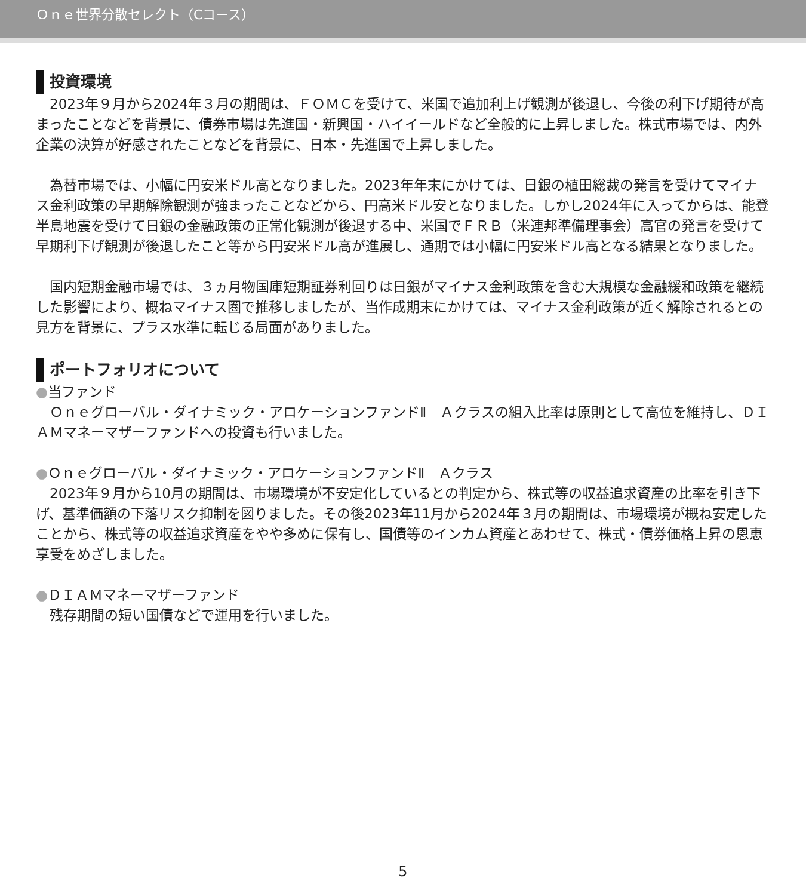Ｏｎｅ世界分散セレクト（Cコース）
投資環境
　2023年９月から2024年３月の期間は、ＦＯＭＣを受けて、米国で追加利上げ観測が後退し、今後の利下げ期待が高まったことなどを背景に、債券市場は先進国・新興国・ハイイールドなど全般的に上昇しました。株式市場では、内外企業の決算が好感されたことなどを背景に、日本・先進国で上昇しました。
　為替市場では、小幅に円安米ドル高となりました。2023年年末にかけては、日銀の植田総裁の発言を受けてマイナス金利政策の早期解除観測が強まったことなどから、円高米ドル安となりました。しかし2024年に入ってからは、能登半島地震を受けて日銀の金融政策の正常化観測が後退する中、米国でＦＲＢ（米連邦準備理事会）高官の発言を受けて早期利下げ観測が後退したこと等から円安米ドル高が進展し、通期では小幅に円安米ドル高となる結果となりました。
　国内短期金融市場では、３ヵ月物国庫短期証券利回りは日銀がマイナス金利政策を含む大規模な金融緩和政策を継続した影響により、概ねマイナス圏で推移しましたが、当作成期末にかけては、マイナス金利政策が近く解除されるとの見方を背景に、プラス水準に転じる局面がありました。
ポートフォリオについて
●当ファンド
　Ｏｎｅグローバル・ダイナミック・アロケーションファンドⅡ　Ａクラスの組入比率は原則として高位を維持し、ＤＩＡＭマネーマザーファンドへの投資も行いました。
●Ｏｎｅグローバル・ダイナミック・アロケーションファンドⅡ　Ａクラス
　2023年９月から10月の期間は、市場環境が不安定化しているとの判定から、株式等の収益追求資産の比率を引き下げ、基準価額の下落リスク抑制を図りました。その後2023年11月から2024年３月の期間は、市場環境が概ね安定したことから、株式等の収益追求資産をやや多めに保有し、国債等のインカム資産とあわせて、株式・債券価格上昇の恩恵享受をめざしました。
●ＤＩＡＭマネーマザーファンド
　残存期間の短い国債などで運用を行いました。
5